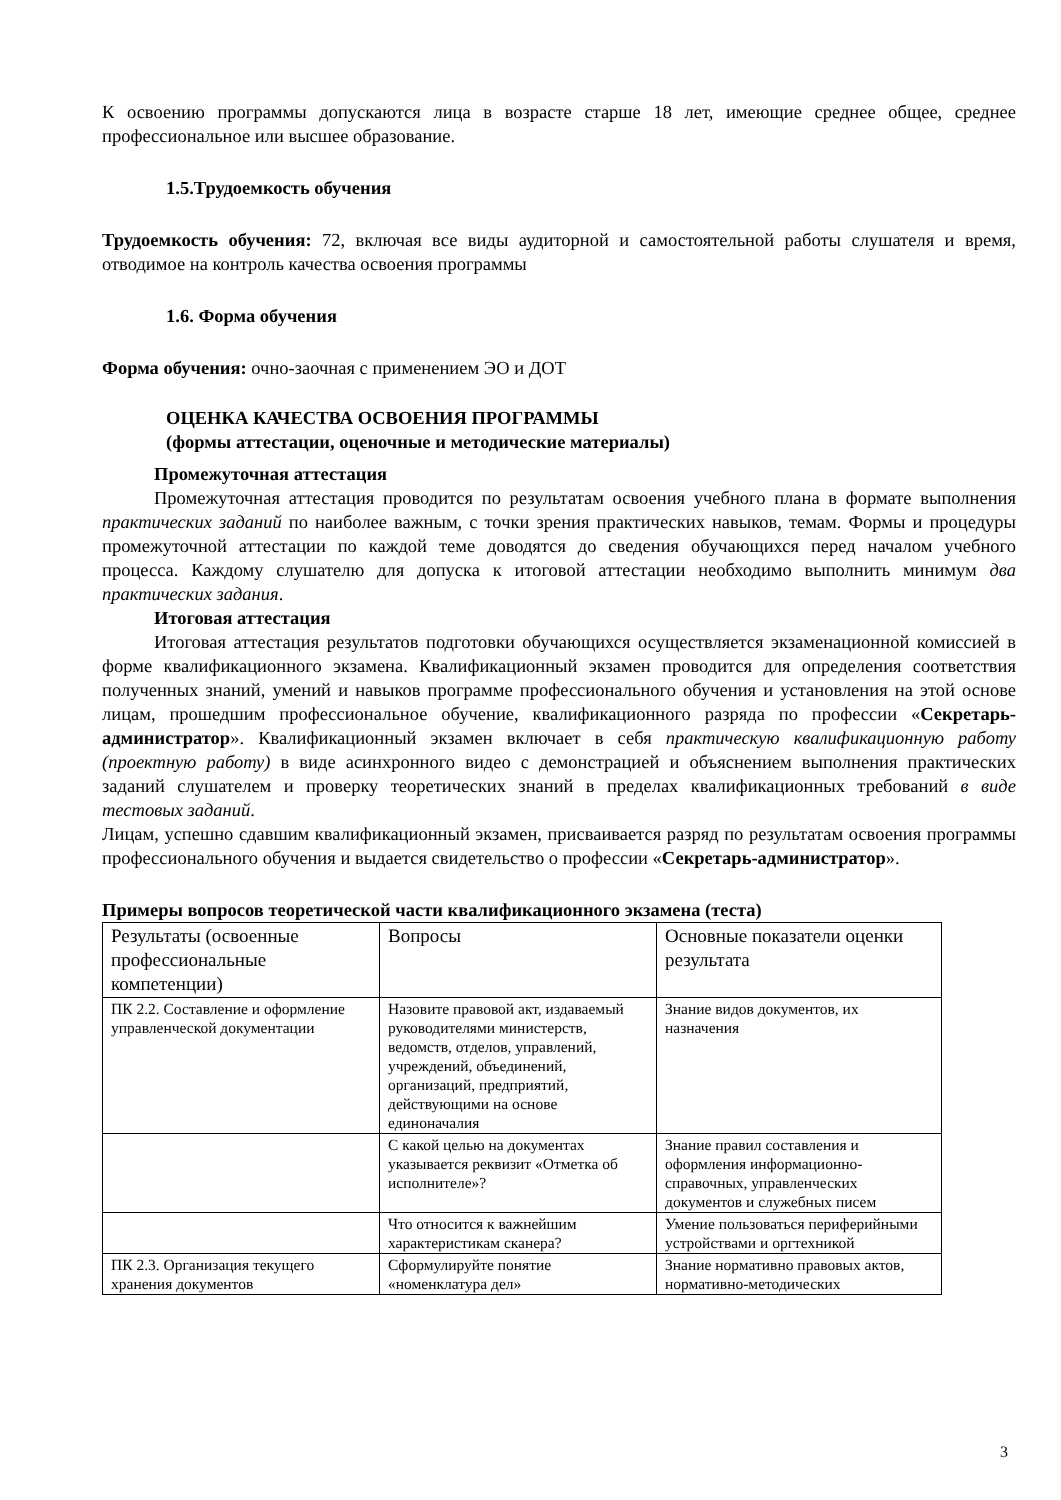К освоению программы допускаются лица в возрасте старше 18 лет, имеющие среднее общее, среднее профессиональное или высшее образование.
1.5.Трудоемкость обучения
Трудоемкость обучения: 72, включая все виды аудиторной и самостоятельной работы слушателя и время, отводимое на контроль качества освоения программы
1.6. Форма обучения
Форма обучения: очно-заочная с применением ЭО и ДОТ
ОЦЕНКА КАЧЕСТВА ОСВОЕНИЯ ПРОГРАММЫ
(формы аттестации, оценочные и методические материалы)
Промежуточная аттестация
Промежуточная аттестация проводится по результатам освоения учебного плана в формате выполнения практических заданий по наиболее важным, с точки зрения практических навыков, темам. Формы и процедуры промежуточной аттестации по каждой теме доводятся до сведения обучающихся перед началом учебного процесса. Каждому слушателю для допуска к итоговой аттестации необходимо выполнить минимум два практических задания.
Итоговая аттестация
Итоговая аттестация результатов подготовки обучающихся осуществляется экзаменационной комиссией в форме квалификационного экзамена. Квалификационный экзамен проводится для определения соответствия полученных знаний, умений и навыков программе профессионального обучения и установления на этой основе лицам, прошедшим профессиональное обучение, квалификационного разряда по профессии «Секретарь-администратор». Квалификационный экзамен включает в себя практическую квалификационную работу (проектную работу) в виде асинхронного видео с демонстрацией и объяснением выполнения практических заданий слушателем и проверку теоретических знаний в пределах квалификационных требований в виде тестовых заданий.
Лицам, успешно сдавшим квалификационный экзамен, присваивается разряд по результатам освоения программы профессионального обучения и выдается свидетельство о профессии «Секретарь-администратор».
Примеры вопросов теоретической части квалификационного экзамена (теста)
| Результаты (освоенные профессиональные компетенции) | Вопросы | Основные показатели оценки результата |
| ПК 2.2. Составление и оформление управленческой документации | Назовите правовой акт, издаваемый руководителями министерств, ведомств, отделов, управлений, учреждений, объединений, организаций, предприятий, действующими на основе единоначалия | Знание видов документов, их назначения |
| | С какой целью на документах указывается реквизит «Отметка об исполнителе»? | Знание правил составления и оформления информационно-справочных, управленческих документов и служебных писем |
| | Что относится к важнейшим характеристикам сканера? | Умение пользоваться периферийными устройствами и оргтехникой |
| ПК 2.3. Организация текущего хранения документов | Сформулируйте понятие «номенклатура дел» | Знание нормативно правовых актов, нормативно-методических |
3